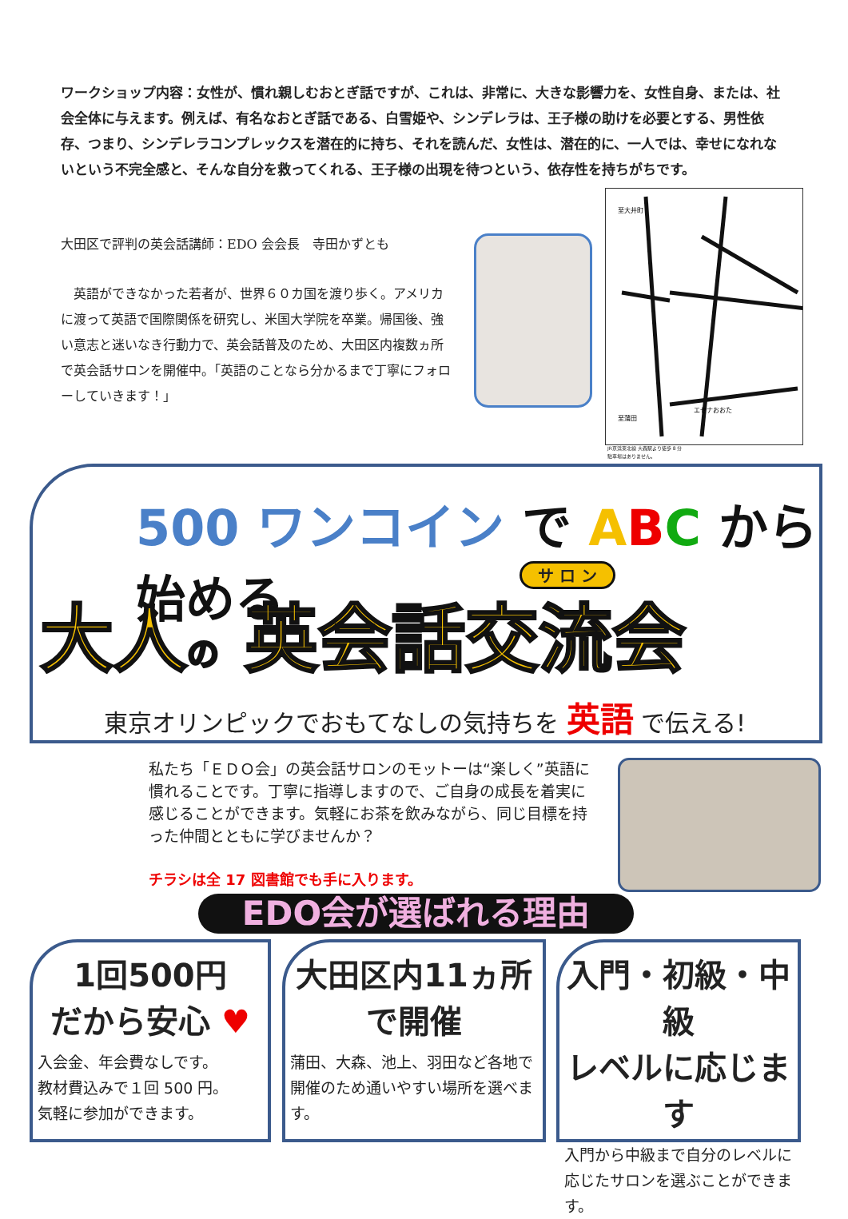ワークショップ内容：女性が、慣れ親しむおとぎ話ですが、これは、非常に、大きな影響力を、女性自身、または、社会全体に与えます。例えば、有名なおとぎ話である、白雪姫や、シンデレラは、王子様の助けを必要とする、男性依存、つまり、シンデレラコンプレックスを潜在的に持ち、それを読んだ、女性は、潜在的に、一人では、幸せになれないという不完全感と、そんな自分を救ってくれる、王子様の出現を待つという、依存性を持ちがちです。
大田区で評判の英会話講師：EDO 会会長　寺田かずとも
　英語ができなかった若者が、世界６０カ国を渡り歩く。アメリカに渡って英語で国際関係を研究し、米国大学院を卒業。帰国後、強い意志と迷いなき行動力で、英会話普及のため、大田区内複数ヵ所で英会話サロンを開催中。「英語のことなら分かるまで丁寧にフォローしていきます！」
至大井町
至蒲田
エセナおおた
JR京浜東北線 大森駅より徒歩 8 分
駐車場はありません。
500 ワンコイン で ABC から 始める
サ ロ ン
大人の 英会話交流会
東京オリンピックでおもてなしの気持ちを 英語 で伝える!
私たち「ＥＤＯ会」の英会話サロンのモットーは“楽しく”英語に慣れることです。丁寧に指導しますので、ご自身の成長を着実に感じることができます。気軽にお茶を飲みながら、同じ目標を持った仲間とともに学びませんか？
チラシは全 17 図書館でも手に入ります。
EDO会が選ばれる理由
1回500円
だから安心 ♥
入会金、年会費なしです。
教材費込みで１回 500 円。
気軽に参加ができます。
大田区内11ヵ所
で開催
蒲田、大森、池上、羽田など各地で開催のため通いやすい場所を選べます。
入門・初級・中級
レベルに応じます
入門から中級まで自分のレベルに応じたサロンを選ぶことができます。